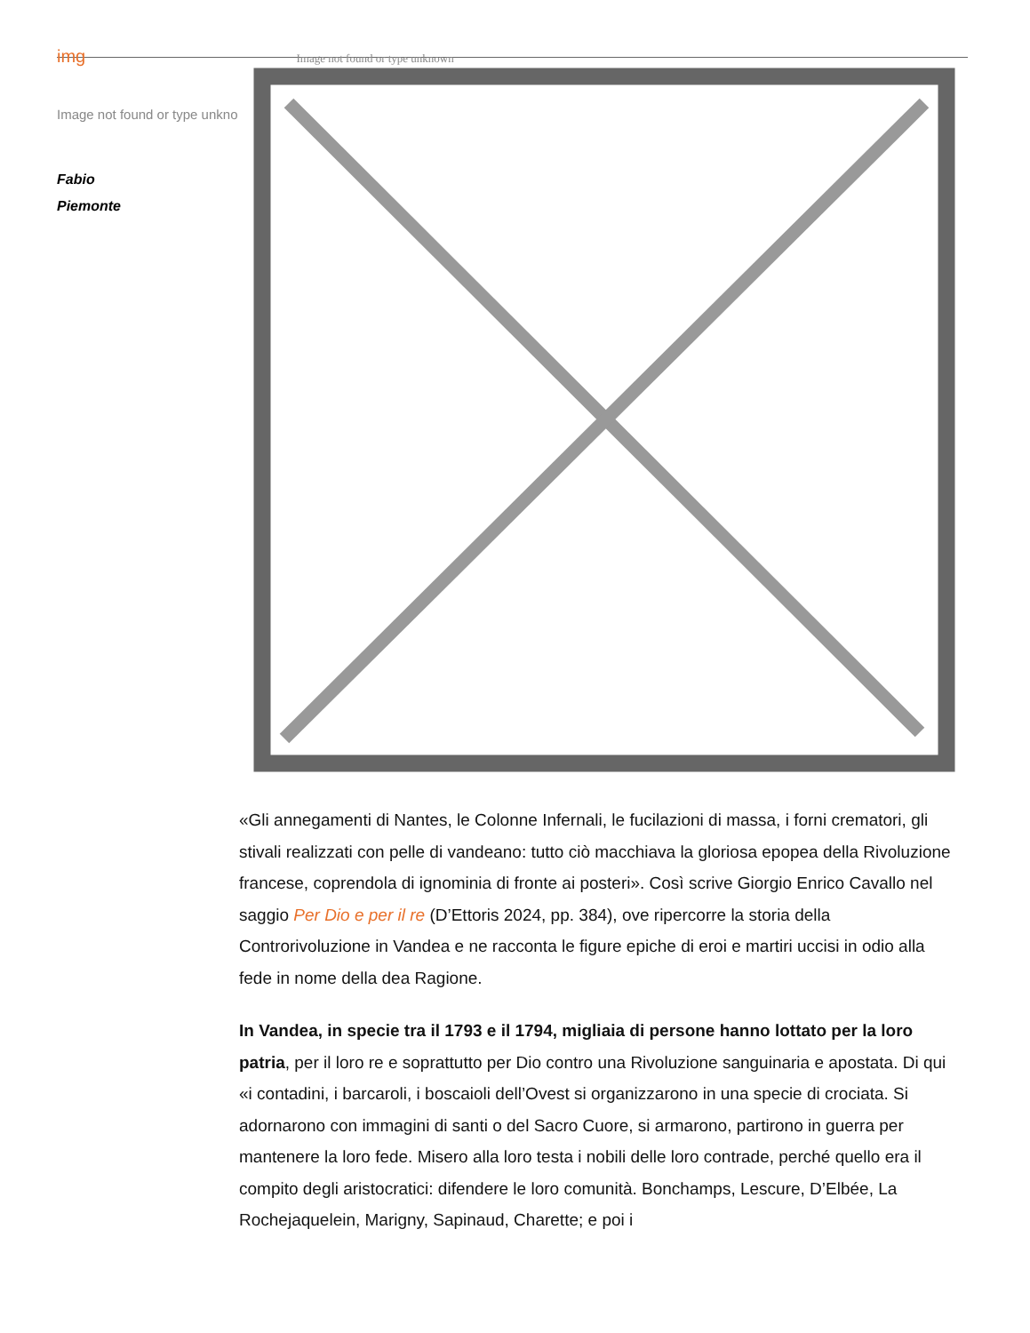img Image not found or type unknown
Image not found or type unkno
Fabio
Piemonte
«Gli annegamenti di Nantes, le Colonne Infernali, le fucilazioni di massa, i forni crematori, gli stivali realizzati con pelle di vandeano: tutto ciò macchiava la gloriosa epopea della Rivoluzione francese, coprendola di ignominia di fronte ai posteri». Così scrive Giorgio Enrico Cavallo nel saggio Per Dio e per il re (D’Ettoris 2024, pp. 384), ove ripercorre la storia della Controrivoluzione in Vandea e ne racconta le figure epiche di eroi e martiri uccisi in odio alla fede in nome della dea Ragione.
In Vandea, in specie tra il 1793 e il 1794, migliaia di persone hanno lottato per la loro patria, per il loro re e soprattutto per Dio contro una Rivoluzione sanguinaria e apostata. Di qui «i contadini, i barcaroli, i boscaioli dell’Ovest si organizzarono in una specie di crociata. Si adornarono con immagini di santi o del Sacro Cuore, si armarono, partirono in guerra per mantenere la loro fede. Misero alla loro testa i nobili delle loro contrade, perché quello era il compito degli aristocratici: difendere le loro comunità. Bonchamps, Lescure, D’Elbée, La Rochejaquelein, Marigny, Sapinaud, Charette; e poi i